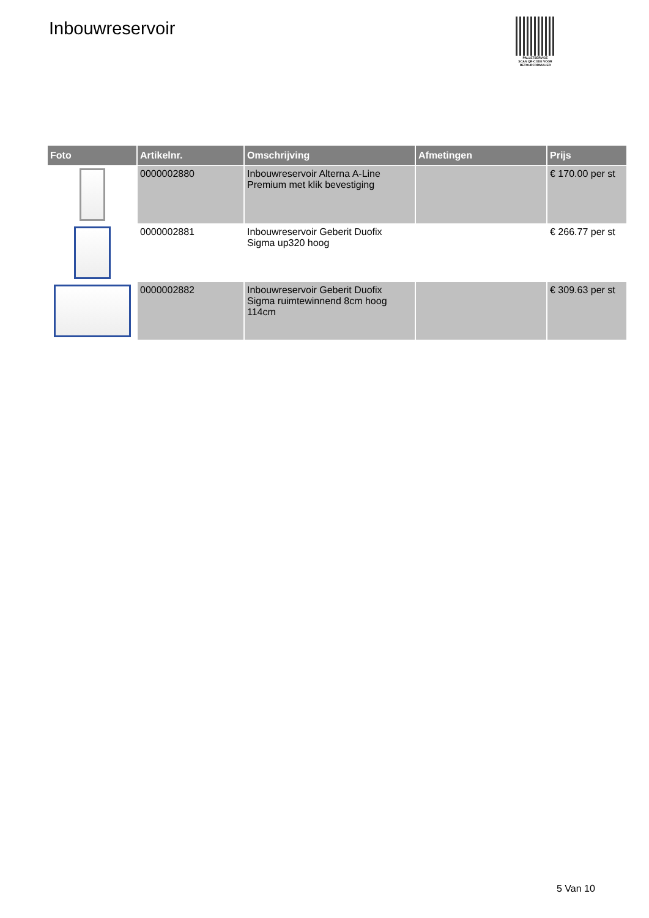Inbouwreservoir
PALLETSERVICE
SCAN QR-CODE VOOR RETOURFORMULIER
| Foto | Artikelnr. | Omschrijving | Afmetingen | Prijs |
| --- | --- | --- | --- | --- |
| | 0000002880 | Inbouwreservoir Alterna A-Line Premium met klik bevestiging | | € 170.00 per st |
| | 0000002881 | Inbouwreservoir Geberit Duofix Sigma up320 hoog | | € 266.77 per st |
| | 0000002882 | Inbouwreservoir Geberit Duofix Sigma ruimtewinnend 8cm hoog 114cm | | € 309.63 per st |
5 Van 10